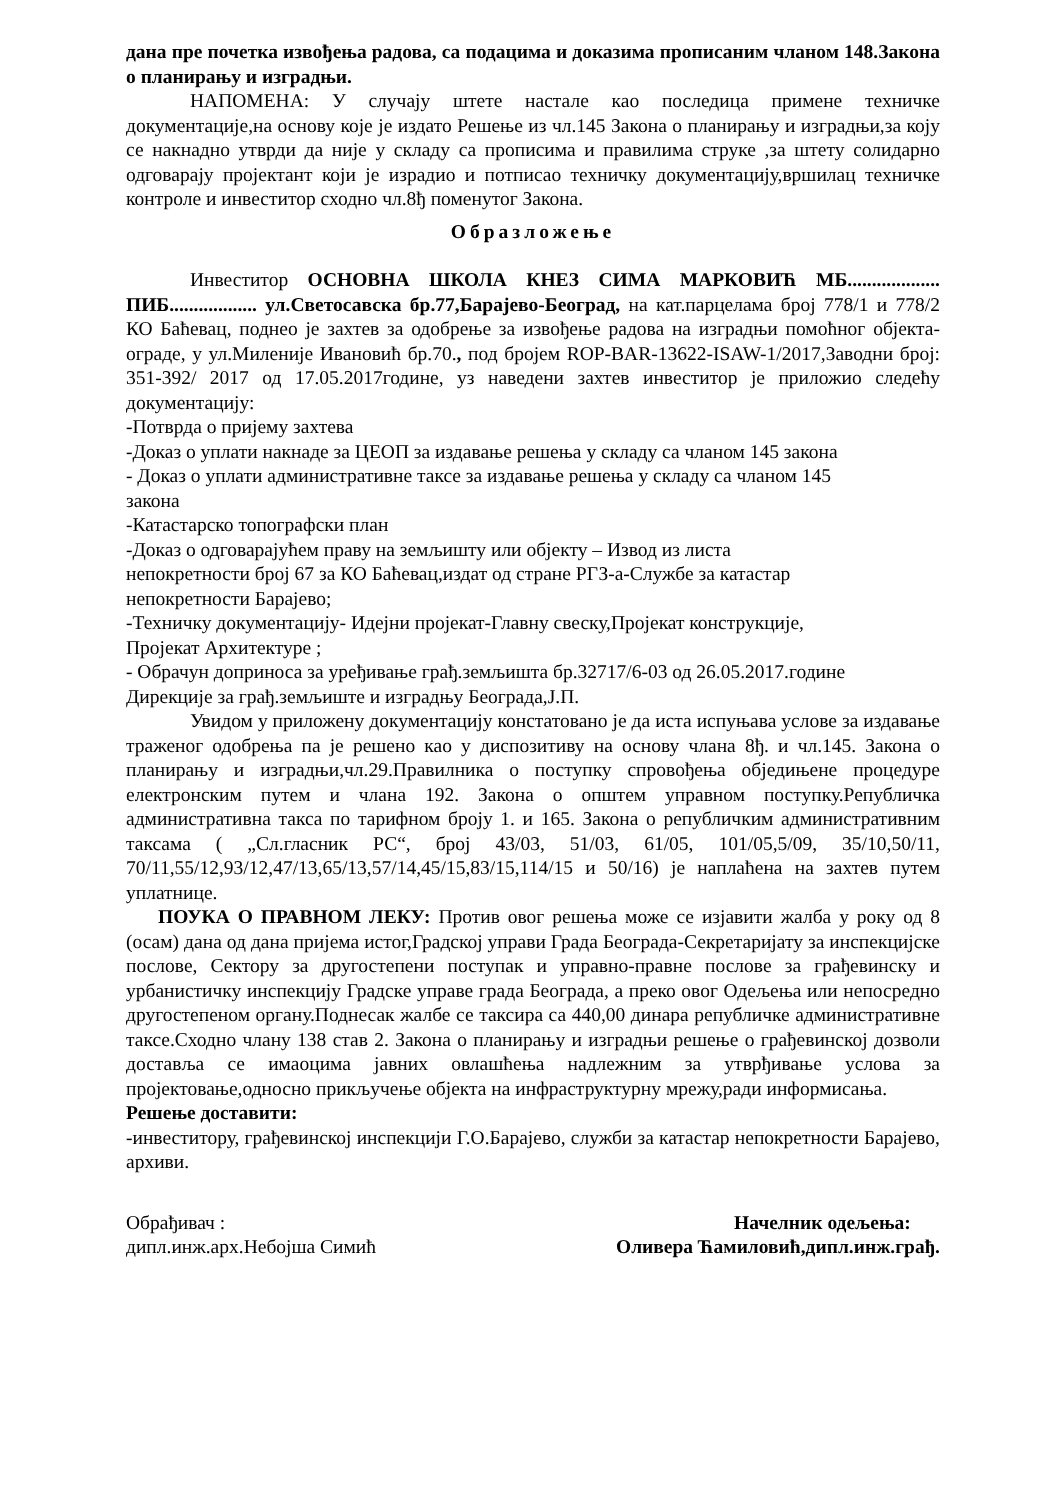дана пре почетка извођења радова, са подацима и доказима прописаним чланом 148.Закона о планирању и изградњи.
НАПОМЕНА: У случају штете настале као последица примене техничке документације,на основу које је издато Решење из чл.145 Закона о планирању и изградњи,за коју се накнадно утврди да није у складу са прописима и правилима струке ,за штету солидарно одговарају пројектант који је израдио и потписао техничку документацију,вршилац техничке контроле и инвеститор сходно чл.8ђ поменутог Закона.
Образложење
Инвеститор ОСНОВНА ШКОЛА КНЕЗ СИМА МАРКОВИЋ МБ................... ПИБ.................. ул.Светосавска бр.77,Барајево-Београд, на кат.парцелама број 778/1 и 778/2 КО Баћевац, поднео је захтев за одобрење за извођење радова на изградњи помоћног објекта-ограде, у ул.Миленије Ивановић бр.70., под бројем ROP-BAR-13622-ISAW-1/2017,Заводни број: 351-392/ 2017 од 17.05.2017године, уз наведени захтев инвеститор је приложио следећу документацију:
-Потврда о пријему захтева
-Доказ о уплати накнаде за ЦЕОП за издавање решења у складу са чланом 145 закона
- Доказ о уплати административне таксе за издавање решења у складу са чланом 145
закона
-Катастарско топографски план
-Доказ о одговарајућем праву на земљишту или објекту – Извод из листа
непокретности број 67 за КО Баћевац,издат од стране РГЗ-а-Службе за катастар
непокретности Барајево;
-Техничку документацију- Идејни пројекат-Главну свеску,Пројекат конструкције,
Пројекат Архитектуре ;
- Обрачун доприноса за уређивање грађ.земљишта бр.32717/6-03 од 26.05.2017.године
Дирекције за грађ.земљиште и изградњу Београда,Ј.П.
Увидом у приложену документацију констатовано је да иста испуњава услове за издавање траженог одобрења па је решено као у диспозитиву на основу члана 8ђ. и чл.145. Закона о планирању и изградњи,чл.29.Правилника о поступку спровођења обједињене процедуре електронским путем и члана 192. Закона о општем управном поступку.Републичка административна такса по тарифном броју 1. и 165. Закона о републичким административним таксама ( „Сл.гласник РС“, број 43/03, 51/03, 61/05, 101/05,5/09, 35/10,50/11, 70/11,55/12,93/12,47/13,65/13,57/14,45/15,83/15,114/15 и 50/16) је наплаћена на захтев путем уплатнице.
ПОУКА О ПРАВНОМ ЛЕКУ: Против овог решења може се изјавити жалба у року од 8 (осам) дана од дана пријема истог,Градској управи Града Београда-Секретаријату за инспекцијске послове, Сектору за другостепени поступак и управно-правне послове за грађевинску и урбанистичку инспекцију Градске управе града Београда, а преко овог Одељења или непосредно другостепеном органу.Поднесак жалбе се таксира са 440,00 динара републичке административне таксе.Сходно члану 138 став 2. Закона о планирању и изградњи решење о грађевинској дозволи доставља се имаоцима јавних овлашћења надлежним за утврђивање услова за пројектовање,односно прикључење објекта на инфраструктурну мрежу,ради информисања.
Решење доставити:
-инвеститору, грађевинској инспекцији Г.О.Барајево, служби за катастар непокретности Барајево, архиви.
Обрађивач :
дипл.инж.арх.Небојша Симић
Начелник одељења:
Оливера Ћамиловић,дипл.инж.грађ.